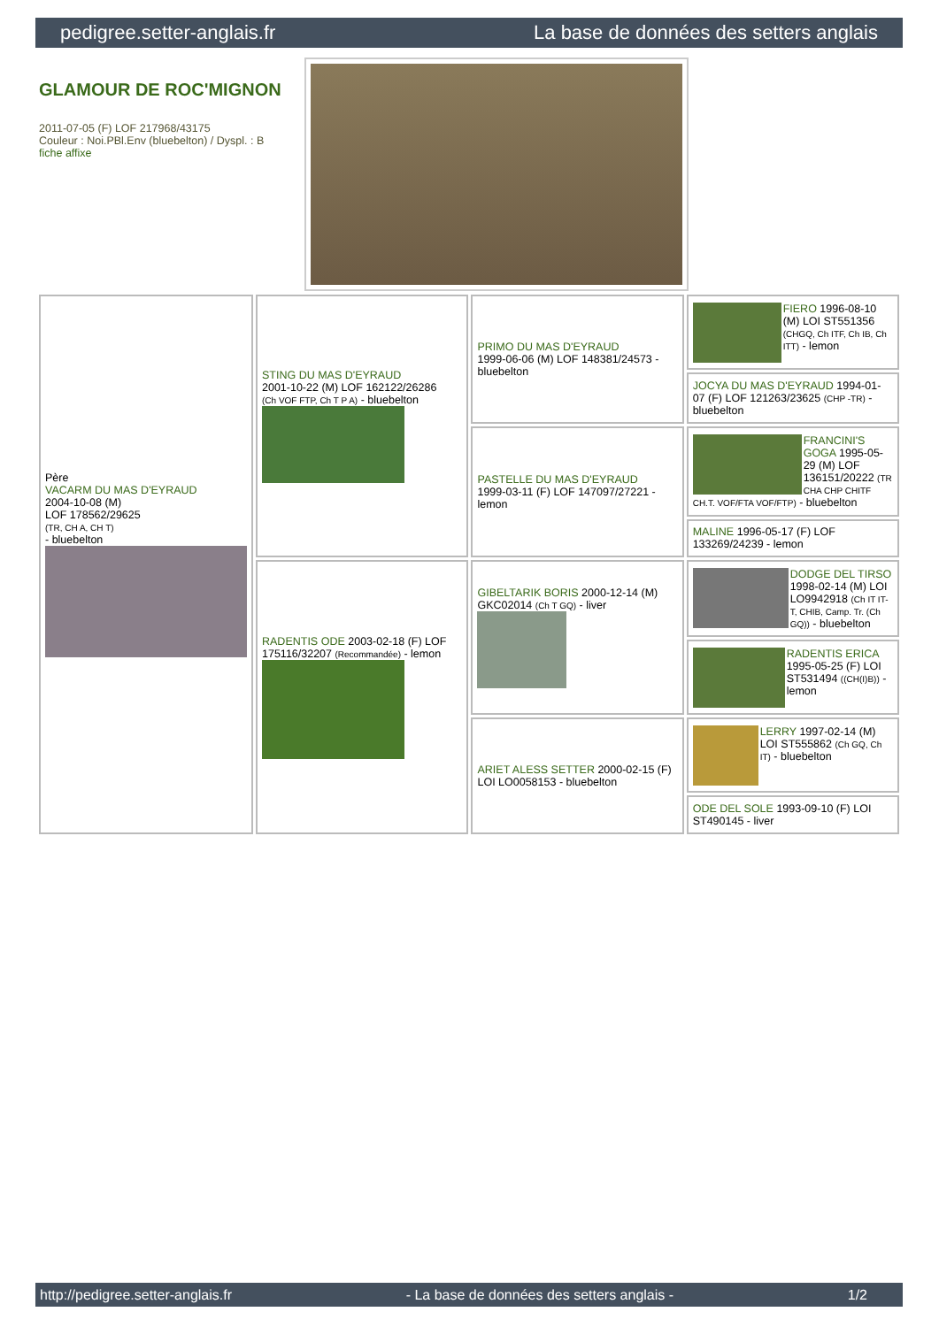pedigree.setter-anglais.fr La base de données des setters anglais
GLAMOUR DE ROC'MIGNON
2011-07-05 (F) LOF 217968/43175
Couleur : Noi.PBl.Env (bluebelton) / Dyspl. : B
fiche affixe
| Père VACARM DU MAS D'EYRAUD 2004-10-08 (M) LOF 178562/29625 (TR, CH A, CH T) - bluebelton | STING DU MAS D'EYRAUD 2001-10-22 (M) LOF 162122/26286 (Ch VOF FTP, Ch T P A) - bluebelton | PRIMO DU MAS D'EYRAUD 1999-06-06 (M) LOF 148381/24573 - bluebelton | FIERO 1996-08-10 (M) LOI ST551356 (CHGQ, Ch ITF, Ch IB, Ch ITT) - lemon |
| | | | JOCYA DU MAS D'EYRAUD 1994-01-07 (F) LOF 121263/23625 (CHP -TR) - bluebelton |
| | | PASTELLE DU MAS D'EYRAUD 1999-03-11 (F) LOF 147097/27221 - lemon | FRANCINI'S GOGA 1995-05-29 (M) LOF 136151/20222 (TR CHA CHP CHITF CH.T. VOF/FTA VOF/FTP) - bluebelton |
| | | | MALINE 1996-05-17 (F) LOF 133269/24239 - lemon |
| | RADENTIS ODE 2003-02-18 (F) LOF 175116/32207 (Recommandée) - lemon | GIBELTARIK BORIS 2000-12-14 (M) GKC02014 (Ch T GQ) - liver | DODGE DEL TIRSO 1998-02-14 (M) LOI LO9942918 (Ch IT IT-T, CHIB, Camp. Tr. (Ch GQ)) - bluebelton |
| | | | RADENTIS ERICA 1995-05-25 (F) LOI ST531494 ((CH(I)B)) - lemon |
| | | ARIET ALESS SETTER 2000-02-15 (F) LOI LO0058153 - bluebelton | LERRY 1997-02-14 (M) LOI ST555862 (Ch GQ, Ch IT) - bluebelton |
| | | | ODE DEL SOLE 1993-09-10 (F) LOI ST490145 - liver |
http://pedigree.setter-anglais.fr - La base de données des setters anglais - 1/2